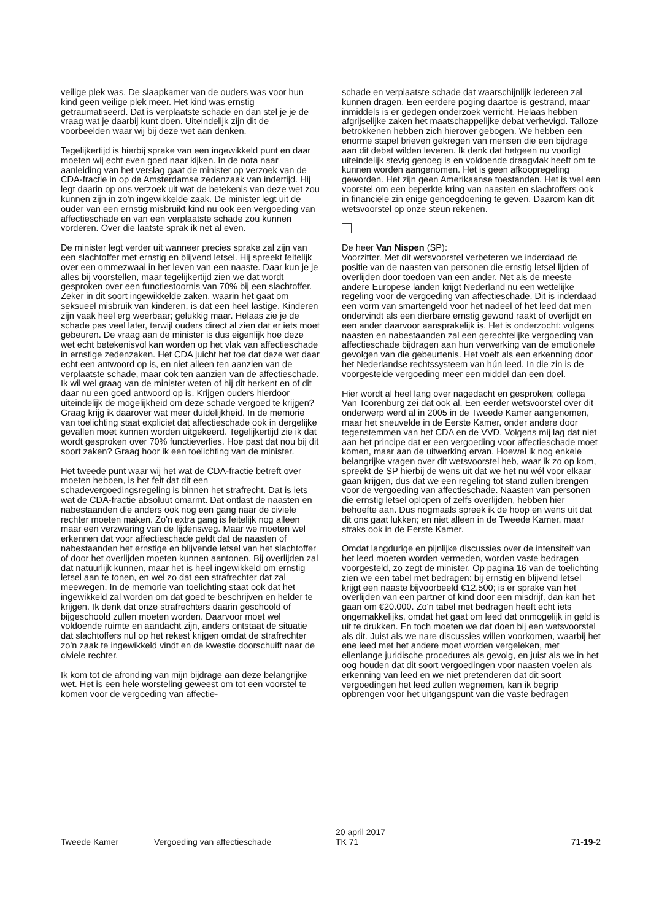veilige plek was. De slaapkamer van de ouders was voor hun kind geen veilige plek meer. Het kind was ernstig getraumatiseerd. Dat is verplaatste schade en dan stel je je de vraag wat je daarbij kunt doen. Uiteindelijk zijn dit de voorbeelden waar wij bij deze wet aan denken.
Tegelijkertijd is hierbij sprake van een ingewikkeld punt en daar moeten wij echt even goed naar kijken. In de nota naar aanleiding van het verslag gaat de minister op verzoek van de CDA-fractie in op de Amsterdamse zedenzaak van indertijd. Hij legt daarin op ons verzoek uit wat de betekenis van deze wet zou kunnen zijn in zo'n ingewikkelde zaak. De minister legt uit de ouder van een ernstig misbruikt kind nu ook een vergoeding van affectieschade en van een verplaatste schade zou kunnen vorderen. Over die laatste sprak ik net al even.
De minister legt verder uit wanneer precies sprake zal zijn van een slachtoffer met ernstig en blijvend letsel. Hij spreekt feitelijk over een ommezwaai in het leven van een naaste. Daar kun je je alles bij voorstellen, maar tegelijkertijd zien we dat wordt gesproken over een functiestoornis van 70% bij een slachtoffer. Zeker in dit soort ingewikkelde zaken, waarin het gaat om seksueel misbruik van kinderen, is dat een heel lastige. Kinderen zijn vaak heel erg weerbaar; gelukkig maar. Helaas zie je de schade pas veel later, terwijl ouders direct al zien dat er iets moet gebeuren. De vraag aan de minister is dus eigenlijk hoe deze wet echt betekenisvol kan worden op het vlak van affectieschade in ernstige zedenzaken. Het CDA juicht het toe dat deze wet daar echt een antwoord op is, en niet alleen ten aanzien van de verplaatste schade, maar ook ten aanzien van de affectieschade. Ik wil wel graag van de minister weten of hij dit herkent en of dit daar nu een goed antwoord op is. Krijgen ouders hierdoor uiteindelijk de mogelijkheid om deze schade vergoed te krijgen? Graag krijg ik daarover wat meer duidelijkheid. In de memorie van toelichting staat expliciet dat affectieschade ook in dergelijke gevallen moet kunnen worden uitgekeerd. Tegelijkertijd zie ik dat wordt gesproken over 70% functieverlies. Hoe past dat nou bij dit soort zaken? Graag hoor ik een toelichting van de minister.
Het tweede punt waar wij het wat de CDA-fractie betreft over moeten hebben, is het feit dat dit een schadevergoedingsregeling is binnen het strafrecht. Dat is iets wat de CDA-fractie absoluut omarmt. Dat ontlast de naasten en nabestaanden die anders ook nog een gang naar de civiele rechter moeten maken. Zo'n extra gang is feitelijk nog alleen maar een verzwaring van de lijdensweg. Maar we moeten wel erkennen dat voor affectieschade geldt dat de naasten of nabestaanden het ernstige en blijvende letsel van het slachtoffer of door het overlijden moeten kunnen aantonen. Bij overlijden zal dat natuurlijk kunnen, maar het is heel ingewikkeld om ernstig letsel aan te tonen, en wel zo dat een strafrechter dat zal meewegen. In de memorie van toelichting staat ook dat het ingewikkeld zal worden om dat goed te beschrijven en helder te krijgen. Ik denk dat onze strafrechters daarin geschoold of bijgeschoold zullen moeten worden. Daarvoor moet wel voldoende ruimte en aandacht zijn, anders ontstaat de situatie dat slachtoffers nul op het rekest krijgen omdat de strafrechter zo'n zaak te ingewikkeld vindt en de kwestie doorschuift naar de civiele rechter.
Ik kom tot de afronding van mijn bijdrage aan deze belangrijke wet. Het is een hele worsteling geweest om tot een voorstel te komen voor de vergoeding van affectie-
schade en verplaatste schade dat waarschijnlijk iedereen zal kunnen dragen. Een eerdere poging daartoe is gestrand, maar inmiddels is er gedegen onderzoek verricht. Helaas hebben afgrijselijke zaken het maatschappelijke debat verhevigd. Talloze betrokkenen hebben zich hierover gebogen. We hebben een enorme stapel brieven gekregen van mensen die een bijdrage aan dit debat wilden leveren. Ik denk dat hetgeen nu voorligt uiteindelijk stevig genoeg is en voldoende draagvlak heeft om te kunnen worden aangenomen. Het is geen afkoopregeling geworden. Het zijn geen Amerikaanse toestanden. Het is wel een voorstel om een beperkte kring van naasten en slachtoffers ook in financiële zin enige genoegdoening te geven. Daarom kan dit wetsvoorstel op onze steun rekenen.
De heer Van Nispen (SP):
Voorzitter. Met dit wetsvoorstel verbeteren we inderdaad de positie van de naasten van personen die ernstig letsel lijden of overlijden door toedoen van een ander. Net als de meeste andere Europese landen krijgt Nederland nu een wettelijke regeling voor de vergoeding van affectieschade. Dit is inderdaad een vorm van smartengeld voor het nadeel of het leed dat men ondervindt als een dierbare ernstig gewond raakt of overlijdt en een ander daarvoor aansprakelijk is. Het is onderzocht: volgens naasten en nabestaanden zal een gerechtelijke vergoeding van affectieschade bijdragen aan hun verwerking van de emotionele gevolgen van die gebeurtenis. Het voelt als een erkenning door het Nederlandse rechtssysteem van hún leed. In die zin is de voorgestelde vergoeding meer een middel dan een doel.
Hier wordt al heel lang over nagedacht en gesproken; collega Van Toorenburg zei dat ook al. Een eerder wetsvoorstel over dit onderwerp werd al in 2005 in de Tweede Kamer aangenomen, maar het sneuvelde in de Eerste Kamer, onder andere door tegenstemmen van het CDA en de VVD. Volgens mij lag dat niet aan het principe dat er een vergoeding voor affectieschade moet komen, maar aan de uitwerking ervan. Hoewel ik nog enkele belangrijke vragen over dit wetsvoorstel heb, waar ik zo op kom, spreekt de SP hierbij de wens uit dat we het nu wél voor elkaar gaan krijgen, dus dat we een regeling tot stand zullen brengen voor de vergoeding van affectieschade. Naasten van personen die ernstig letsel oplopen of zelfs overlijden, hebben hier behoefte aan. Dus nogmaals spreek ik de hoop en wens uit dat dit ons gaat lukken; en niet alleen in de Tweede Kamer, maar straks ook in de Eerste Kamer.
Omdat langdurige en pijnlijke discussies over de intensiteit van het leed moeten worden vermeden, worden vaste bedragen voorgesteld, zo zegt de minister. Op pagina 16 van de toelichting zien we een tabel met bedragen: bij ernstig en blijvend letsel krijgt een naaste bijvoorbeeld €12.500; is er sprake van het overlijden van een partner of kind door een misdrijf, dan kan het gaan om €20.000. Zo'n tabel met bedragen heeft echt iets ongemakkelijks, omdat het gaat om leed dat onmogelijk in geld is uit te drukken. En toch moeten we dat doen bij een wetsvoorstel als dit. Juist als we nare discussies willen voorkomen, waarbij het ene leed met het andere moet worden vergeleken, met ellenlange juridische procedures als gevolg, en juist als we in het oog houden dat dit soort vergoedingen voor naasten voelen als erkenning van leed en we niet pretenderen dat dit soort vergoedingen het leed zullen wegnemen, kan ik begrip opbrengen voor het uitgangspunt van die vaste bedragen
Tweede Kamer Vergoeding van affectieschade
20 april 2017
TK 71
71-19-2